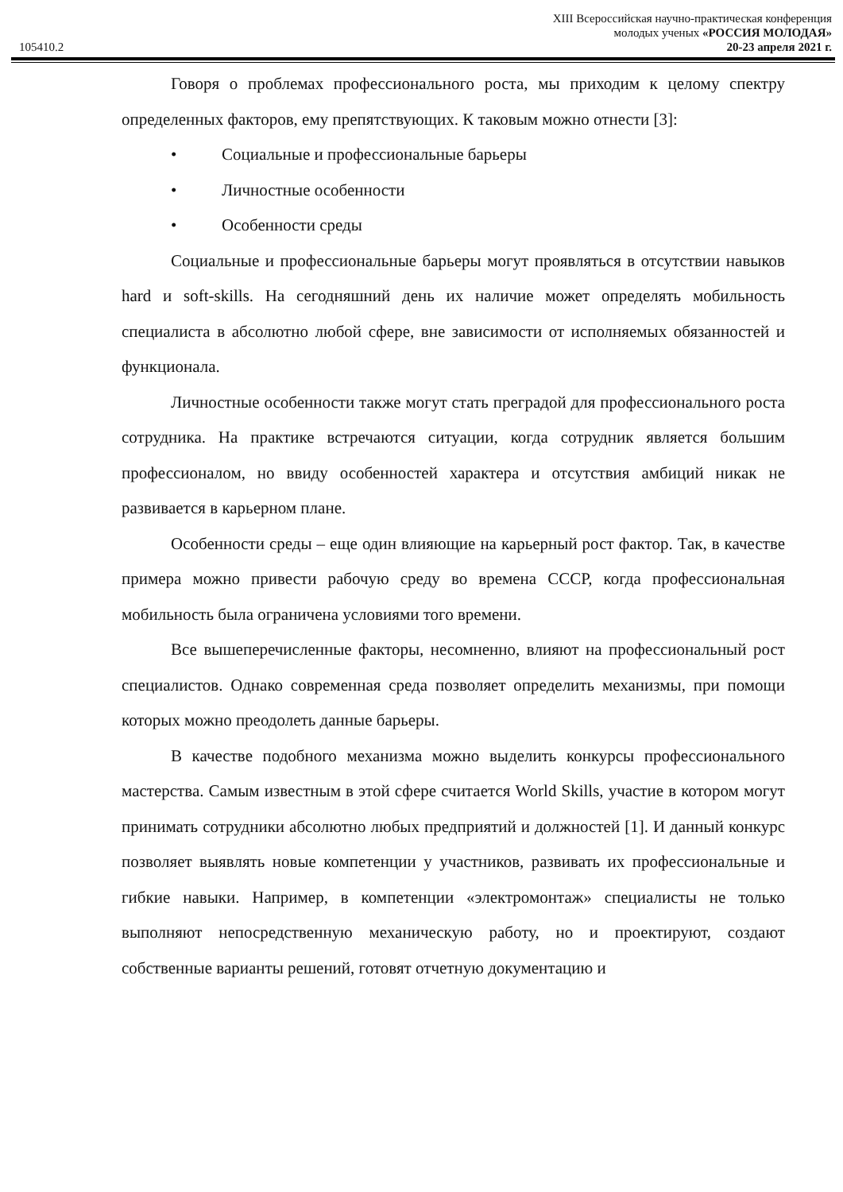105410.2
XIII Всероссийская научно-практическая конференция
молодых ученых «РОССИЯ МОЛОДАЯ»
20-23 апреля 2021 г.
Говоря о проблемах профессионального роста, мы приходим к целому спектру определенных факторов, ему препятствующих. К таковым можно отнести [3]:
• Социальные и профессиональные барьеры
• Личностные особенности
• Особенности среды
Социальные и профессиональные барьеры могут проявляться в отсутствии навыков hard и soft-skills. На сегодняшний день их наличие может определять мобильность специалиста в абсолютно любой сфере, вне зависимости от исполняемых обязанностей и функционала.
Личностные особенности также могут стать преградой для профессионального роста сотрудника. На практике встречаются ситуации, когда сотрудник является большим профессионалом, но ввиду особенностей характера и отсутствия амбиций никак не развивается в карьерном плане.
Особенности среды – еще один влияющие на карьерный рост фактор. Так, в качестве примера можно привести рабочую среду во времена СССР, когда профессиональная мобильность была ограничена условиями того времени.
Все вышеперечисленные факторы, несомненно, влияют на профессиональный рост специалистов. Однако современная среда позволяет определить механизмы, при помощи которых можно преодолеть данные барьеры.
В качестве подобного механизма можно выделить конкурсы профессионального мастерства. Самым известным в этой сфере считается World Skills, участие в котором могут принимать сотрудники абсолютно любых предприятий и должностей [1]. И данный конкурс позволяет выявлять новые компетенции у участников, развивать их профессиональные и гибкие навыки. Например, в компетенции «электромонтаж» специалисты не только выполняют непосредственную механическую работу, но и проектируют, создают собственные варианты решений, готовят отчетную документацию и